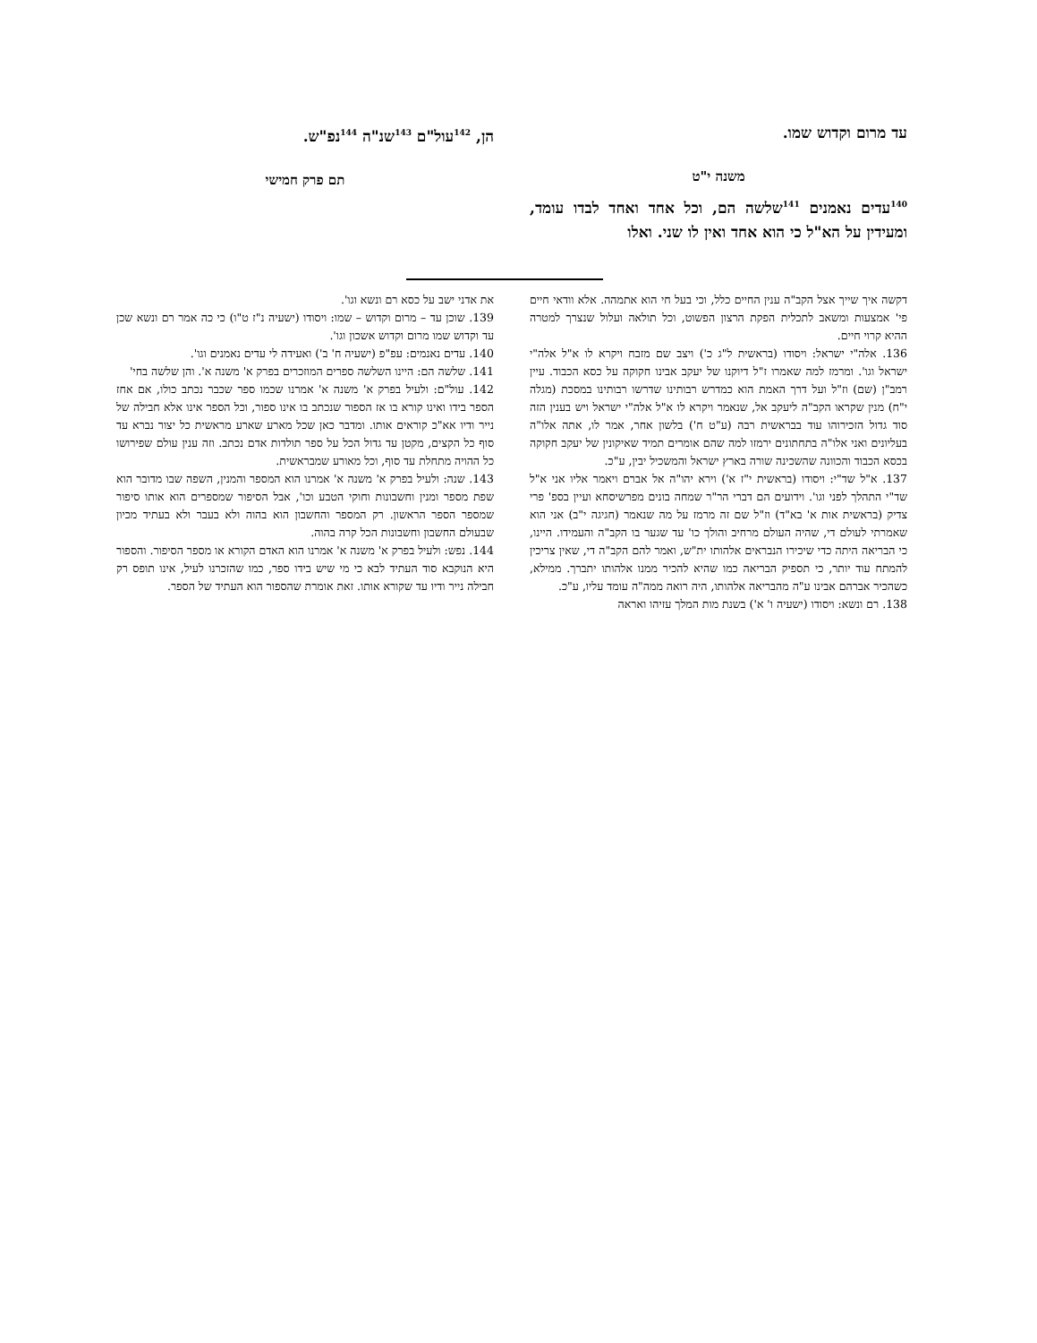עד מרום וקדוש שמו.
משנה י"ט
<sup>140</sup> עדים נאמנים <sup>141</sup>שלשה הם, וכל אחד ואחד לבדו עומד, ומעידין על הא"ל כי הוא אחד ואין לו שני. ואלו
הן, <sup>142</sup>עול"ם <sup>143</sup>שנ"ה <sup>144</sup>נפ"ש.
תם פרק חמישי
דקשה איך שייך אצל הקב"ה ענין החיים כלל, וכי בעל חי הוא אתמהה. אלא וודאי חיים פי' אמצעות ומשאב לתכלית הפקת הרצון הפשוט, וכל תולאה ועלול שנצרך למטרה ההיא קרוי חיים.
136. אלה"י ישראל: ויסודו (בראשית ל"ג כ') ויצב שם מזבח ויקרא לו א"ל אלה"י ישראל וגו'. ומרמז למה שאמרו ז"ל דיוקנו של יעקב אבינו חקוקה על כסא הכבוד. עיין רמב"ן (שם) וז"ל ועל דרך האמת הוא כמדרש רבותינו שדרשו רבותינו במסכת (מגלה י"ח) מנין שקראו הקב"ה ליעקב אל, שנאמר ויקרא לו א"ל אלה"י ישראל ויש בענין הזה סוד גדול הזכירוהו עוד בבראשית רבה (ע"ט ח') בלשון אחר, אמר לו, אתה אלו"ה בעליונים ואני אלו"ה בתחתונים ירמזו למה שהם אומרים תמיד שאיקונין של יעקב חקוקה בכסא הכבוד והכוונה שהשכינה שורה בארץ ישראל והמשכיל יבין, ע"כ.
137. א"ל שד"י: ויסודו (בראשית י"ז א') וירא יהו"ה אל אברם ויאמר אליו אני א"ל שד"י התהלך לפני וגו'. וידועים הם דברי הר"ר שמחה בונים מפרשיסחא ועיין בספ' פרי צדיק (בראשית אות א' בא"ד) וז"ל שם זה מרמז על מה שנאמר (חגיגה י"ב) אני הוא שאמרתי לעולם די, שהיה העולם מרחיב והולך כו' עד שגער בו הקב"ה והעמידו. היינו, כי הבריאה היתה כדי שיכירו הנבראים אלהותו ית"ש, ואמר להם הקב"ה די, שאין צריכין להמתח עוד יותר, כי תספיק הבריאה כמו שהיא להכיר ממנו אלהותו יתברך. ממילא, כשהכיר אברהם אבינו ע"ה מהבריאה אלהותו, היה רואה ממה"ה עומד עליו, ע"כ.
138. רם ונשא: ויסודו (ישעיה ו' א') בשנת מות המלך עזיהו ואראה
את אדני ישב על כסא רם ונשא וגו'.
139. שוכן עד – מרום וקדוש – שמו: ויסודו (ישעיה נ"ז ט"ו) כי כה אמר רם ונשא שכן עד וקדוש שמו מרום וקדוש אשכון וגו'.
140. עדים נאנמים: עפ"פ (ישעיה ח' ב') ואעידה לי עדים נאמנים וגו'.
141. שלשה הם: היינו השלשה ספרים המוזכרים בפרק א' משנה א'. והן שלשה בחי'
142. עול"ם: ולעיל בפרק א' משנה א' אמרנו שכמו ספר שכבר נכתב כולו, אם אחז הספר בידו ואינו קורא בו אז הספור שנכתב בו אינו ספור, וכל הספר אינו אלא חבילה של נייר ודיו אא"כ קוראים אותו. ומדבר כאן שכל מארע שארע מראשית כל יצור נברא עד סוף כל הקצים, מקטן עד גדול הכל על ספר תולדות אדם נכתב. וזה ענין עולם שפירושו כל ההויה מתחלת עד סוף, וכל מאורע שמבראשית.
143. שנה: ולעיל בפרק א' משנה א' אמרנו הוא המספר והמנין, השפה שבו מדובר הוא שפת מספר ומנין וחשבונות וחוקי הטבע וכו', אבל הסיפור שמספרים הוא אותו סיפור שמספר הספר הראשון. רק המספר והחשבון הוא בהוה ולא בעבר ולא בעתיד מכיון שבעולם החשבון וחשבונות הכל קרה בהוה.
144. נפש: ולעיל בפרק א' משנה א' אמרנו הוא האדם הקורא או מספר הסיפור. והספור היא הנוקבא סוד העתיד לבא כי מי שיש בידו ספר, כמו שהזכרנו לעיל, אינו תופס רק חבילה נייר ודיו עד שקורא אותו. זאת אומרת שהספור הוא העתיד של הספר.